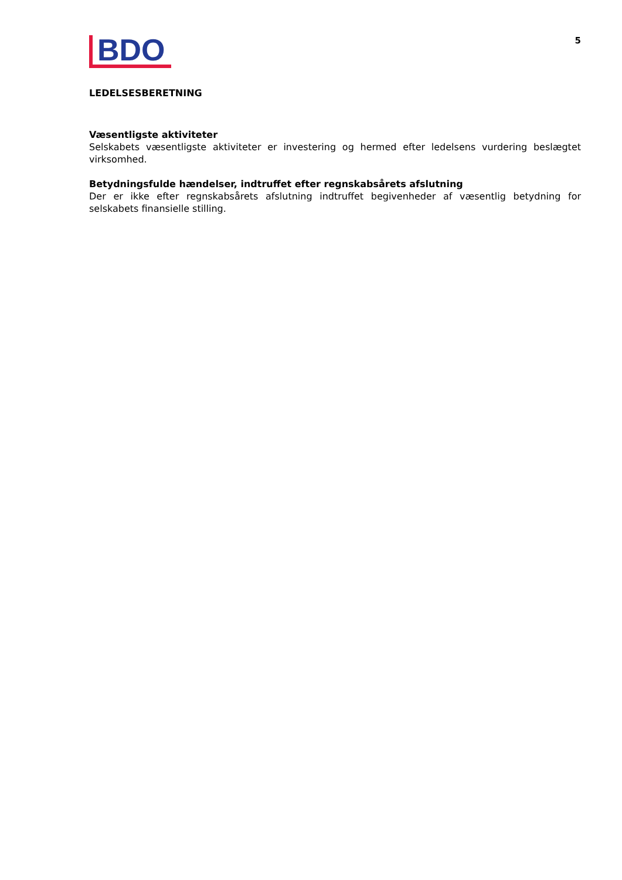BDO
5
LEDELSESBERETNING
Væsentligste aktiviteter
Selskabets væsentligste aktiviteter er investering og hermed efter ledelsens vurdering beslægtet virksomhed.
Betydningsfulde hændelser, indtruffet efter regnskabsårets afslutning
Der er ikke efter regnskabsårets afslutning indtruffet begivenheder af væsentlig betydning for selskabets finansielle stilling.